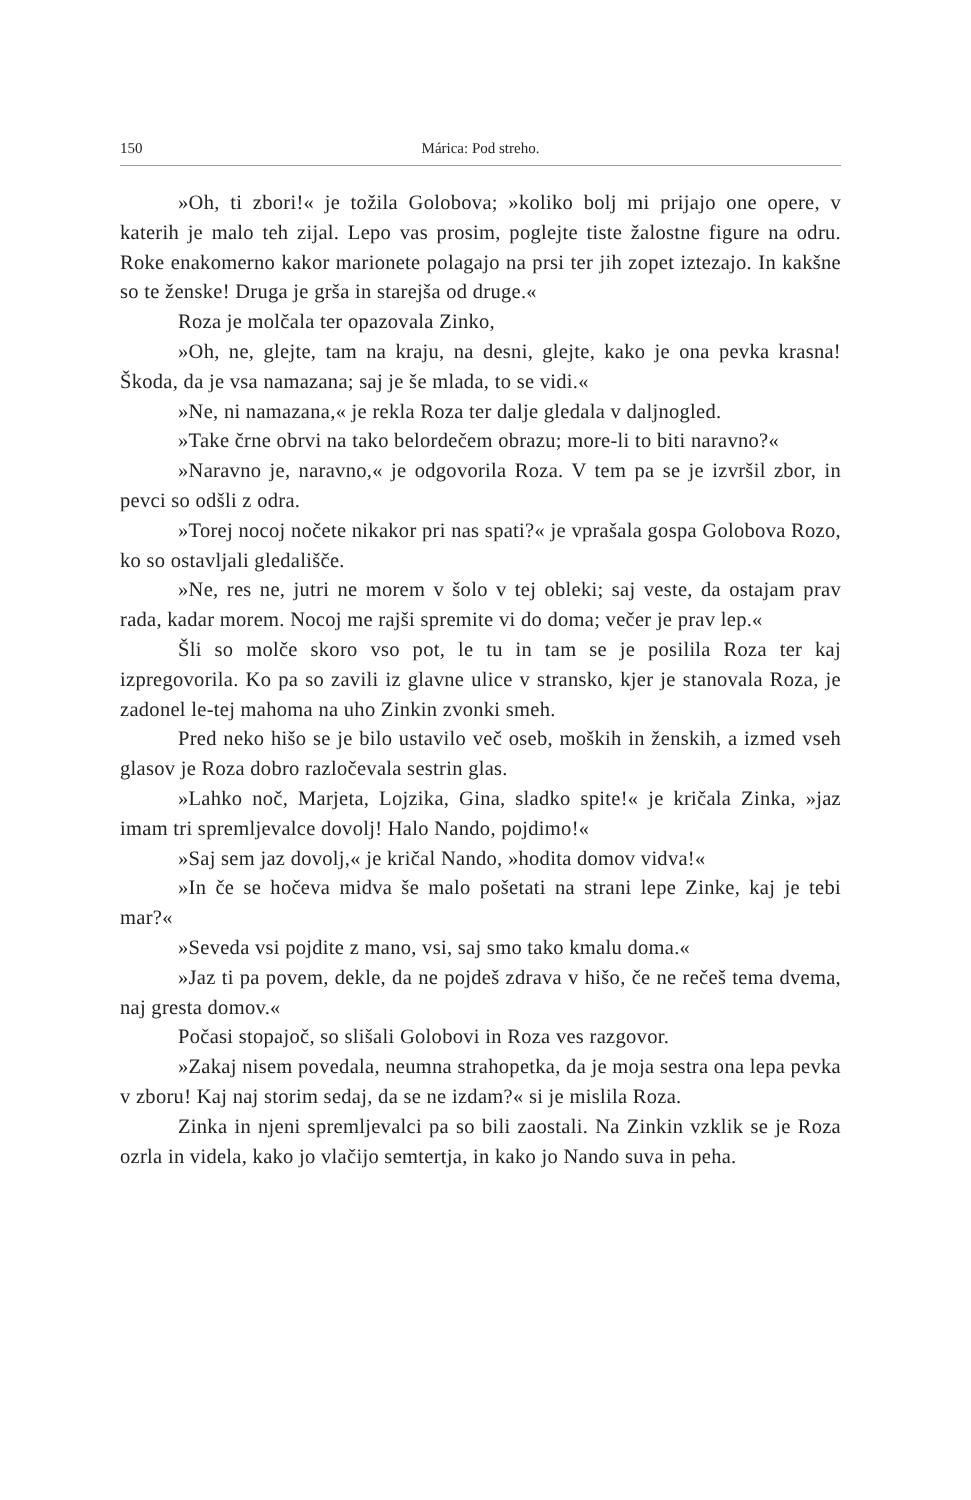150 Márica: Pod streho.
»Oh, ti zbori!« je tožila Golobova; »koliko bolj mi prijajo one opere, v katerih je malo teh zijal. Lepo vas prosim, poglejte tiste žalostne figure na odru. Roke enakomerno kakor marionete polagajo na prsi ter jih zopet iztezajo. In kakšne so te ženske! Druga je grša in starejša od druge.«
Roza je molčala ter opazovala Zinko,
»Oh, ne, glejte, tam na kraju, na desni, glejte, kako je ona pevka krasna! Škoda, da je vsa namazana; saj je še mlada, to se vidi.«
»Ne, ni namazana,« je rekla Roza ter dalje gledala v daljnogled.
»Take črne obrvi na tako belordečem obrazu; more-li to biti naravno?«
»Naravno je, naravno,« je odgovorila Roza. V tem pa se je izvršil zbor, in pevci so odšli z odra.
»Torej nocoj nočete nikakor pri nas spati?« je vprašala gospa Golobova Rozo, ko so ostavljali gledališče.
»Ne, res ne, jutri ne morem v šolo v tej obleki; saj veste, da ostajam prav rada, kadar morem. Nocoj me rajši spremite vi do doma; večer je prav lep.«
Šli so molče skoro vso pot, le tu in tam se je posililа Roza ter kaj izpregovorila. Ko pa so zavili iz glavne ulice v stransko, kjer je stanovala Roza, je zadonel le-tej mahoma na uho Zinkin zvonki smeh.
Pred neko hišo se je bilo ustavilo več oseb, moških in ženskih, a izmed vseh glasov je Roza dobro razločevala sestrin glas.
»Lahko noč, Marjeta, Lojzika, Gina, sladko spite!« je kričala Zinka, »jaz imam tri spremljevalce dovolj! Halo Nando, pojdimo!«
»Saj sem jaz dovolj,« je kričal Nando, »hodita domov vidva!«
»In če se hočeva midva še malo pošetati na strani lepe Zinke, kaj je tebi mar?«
»Seveda vsi pojdite z mano, vsi, saj smo tako kmalu doma.«
»Jaz ti pa povem, dekle, da ne pojdeš zdrava v hišo, če ne rečeš tema dvema, naj gresta domov.«
Počasi stopajoč, so slišali Golobovi in Roza ves razgovor.
»Zakaj nisem povedala, neumna strahopetka, da je moja sestra ona lepa pevka v zboru! Kaj naj storim sedaj, da se ne izdam?« si je mislila Roza.
Zinka in njeni spremljevalci pa so bili zaostali. Na Zinkin vzklik se je Roza ozrla in videla, kako jo vlačijo semtertja, in kako jo Nando suva in peha.